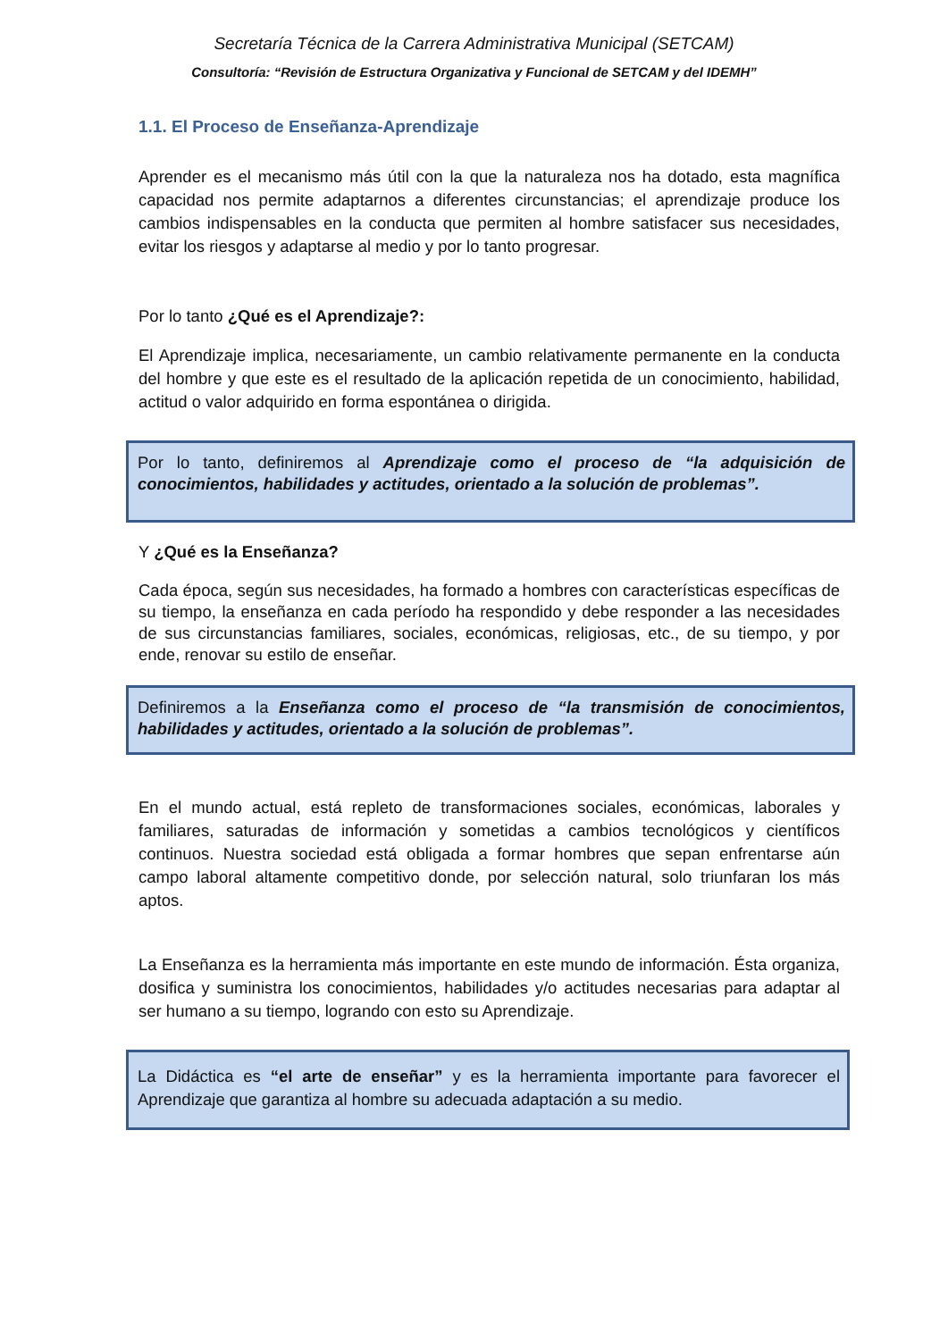Secretaría Técnica de la Carrera Administrativa Municipal (SETCAM)
Consultoría: “Revisión de Estructura Organizativa y Funcional de SETCAM y del IDEMH”
1.1. El Proceso de Enseñanza-Aprendizaje
Aprender es el mecanismo más útil con la que la naturaleza nos ha dotado, esta magnífica capacidad nos permite adaptarnos a diferentes circunstancias; el aprendizaje produce los cambios indispensables en la conducta que permiten al hombre satisfacer sus necesidades, evitar los riesgos y adaptarse al medio y por lo tanto progresar.
Por lo tanto ¿Qué es el Aprendizaje?:
El Aprendizaje implica, necesariamente, un cambio relativamente permanente en la conducta del hombre y que este es el resultado de la aplicación repetida de un conocimiento, habilidad, actitud o valor adquirido en forma espontánea o dirigida.
Por lo tanto, definiremos al Aprendizaje como el proceso de “la adquisición de conocimientos, habilidades y actitudes, orientado a la solución de problemas”.
Y ¿Qué es la Enseñanza?
Cada época, según sus necesidades, ha formado a hombres con características específicas de su tiempo, la enseñanza en cada período ha respondido y debe responder a las necesidades de sus circunstancias familiares, sociales, económicas, religiosas, etc., de su tiempo, y por ende, renovar su estilo de enseñar.
Definiremos a la Enseñanza como el proceso de “la transmisión de conocimientos, habilidades y actitudes, orientado a la solución de problemas”.
En el mundo actual, está repleto de transformaciones sociales, económicas, laborales y familiares, saturadas de información y sometidas a cambios tecnológicos y científicos continuos. Nuestra sociedad está obligada a formar hombres que sepan enfrentarse aún campo laboral altamente competitivo donde, por selección natural, solo triunfaran los más aptos.
La Enseñanza es la herramienta más importante en este mundo de información. Ésta organiza, dosifica y suministra los conocimientos, habilidades y/o actitudes necesarias para adaptar al ser humano a su tiempo, logrando con esto su Aprendizaje.
La Didáctica es “el arte de enseñar” y es la herramienta importante para favorecer el Aprendizaje que garantiza al hombre su adecuada adaptación a su medio.